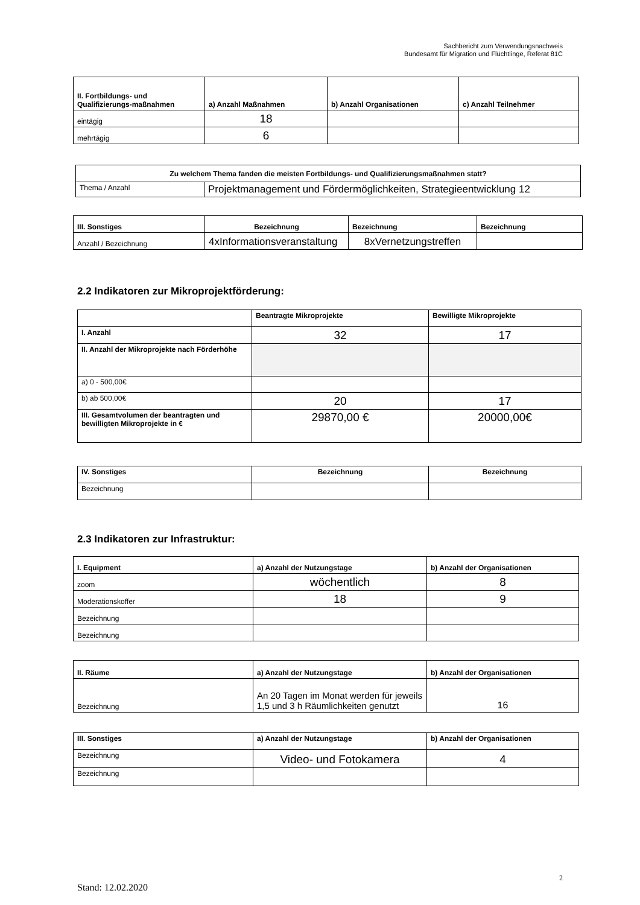Sachbericht zum Verwendungsnachweis
Bundesamt für Migration und Flüchtlinge, Referat 81C
| II. Fortbildungs- und Qualifizierungs-maßnahmen | a) Anzahl Maßnahmen | b) Anzahl Organisationen | c) Anzahl Teilnehmer |
| --- | --- | --- | --- |
| eintägig | 18 | | |
| mehrtägig | 6 | | |
| Zu welchem Thema fanden die meisten Fortbildungs- und Qualifizierungsmaßnahmen statt? | |
| --- | --- |
| Thema / Anzahl | Projektmanagement und Fördermöglichkeiten, Strategieentwicklung 12 |
| III. Sonstiges | Bezeichnung | Bezeichnung | Bezeichnung |
| --- | --- | --- | --- |
| Anzahl / Bezeichnung | 4xInformationsveranstaltung | 8xVernetzungstreffen | |
2.2 Indikatoren zur Mikroprojektförderung:
| | Beantragte Mikroprojekte | Bewilligte Mikroprojekte |
| --- | --- | --- |
| I. Anzahl | 32 | 17 |
| II. Anzahl der Mikroprojekte nach Förderhöhe | | |
| a) 0 - 500,00€ | | |
| b) ab 500,00€ | 20 | 17 |
| III. Gesamtvolumen der beantragten und bewilligten Mikroprojekte in € | 29870,00 € | 20000,00€ |
| IV. Sonstiges | Bezeichnung | Bezeichnung |
| --- | --- | --- |
| Bezeichnung | | |
2.3 Indikatoren zur Infrastruktur:
| I. Equipment | a) Anzahl der Nutzungstage | b) Anzahl der Organisationen |
| --- | --- | --- |
| zoom | wöchentlich | 8 |
| Moderationskoffer | 18 | 9 |
| Bezeichnung | | |
| Bezeichnung | | |
| II. Räume | a) Anzahl der Nutzungstage | b) Anzahl der Organisationen |
| --- | --- | --- |
| Bezeichnung | An 20 Tagen im Monat werden für jeweils 1,5 und 3 h Räumlichkeiten genutzt | 16 |
| III. Sonstiges | a) Anzahl der Nutzungstage | b) Anzahl der Organisationen |
| --- | --- | --- |
| Bezeichnung | Video- und Fotokamera | 4 |
| Bezeichnung | | |
2
Stand: 12.02.2020